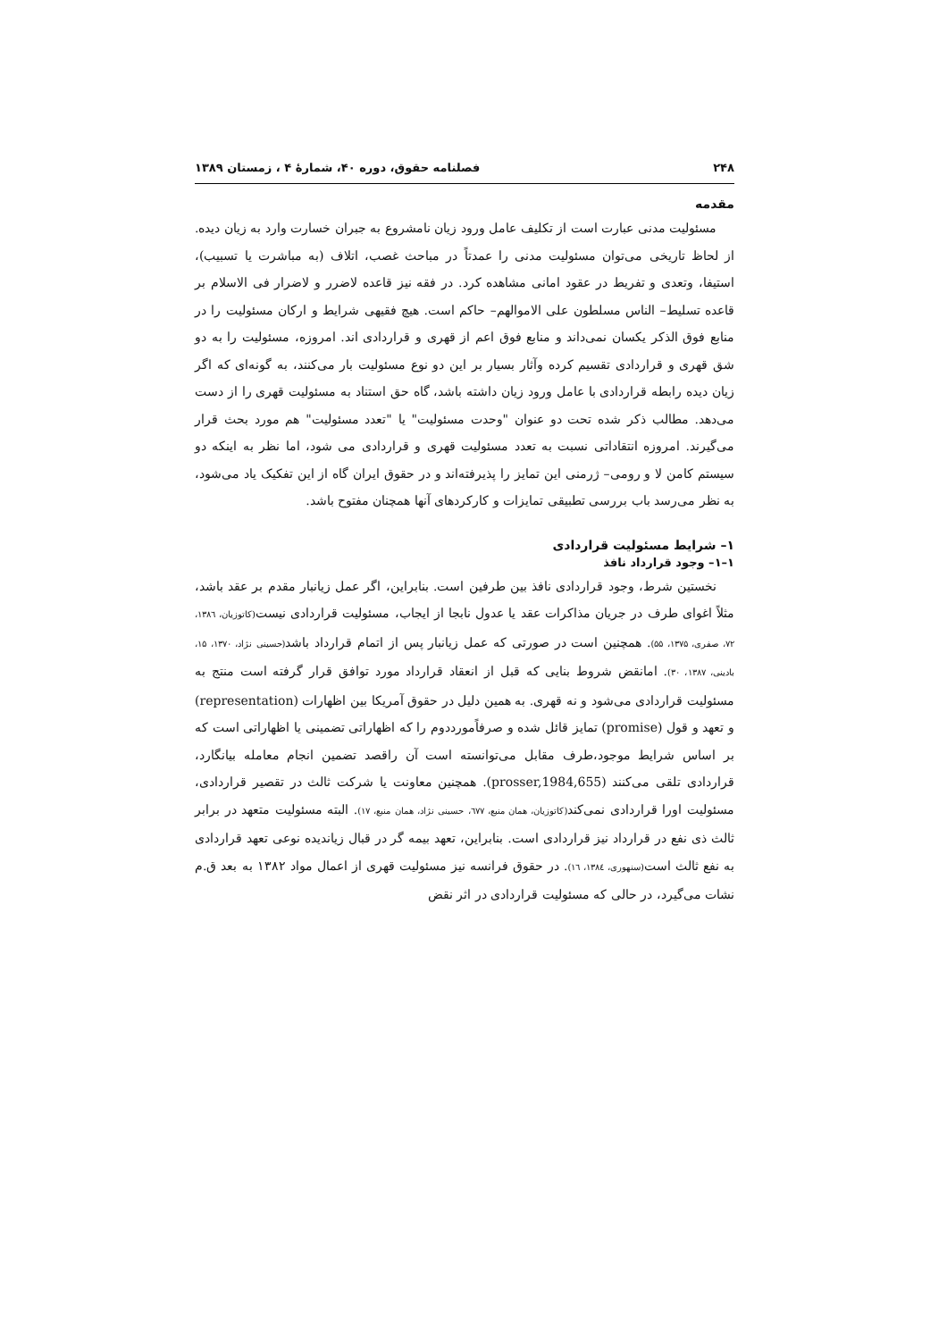۲۴۸ فصلنامه حقوق، دوره ۴۰، شمارهٔ ۴ ، زمستان ۱۳۸۹
مقدمه
مسئولیت مدنی عبارت است از تکلیف عامل ورود زیان نامشروع به جبران خسارت وارد به زیان دیده. از لحاظ تاریخی می‌توان مسئولیت مدنی را عمدتاً در مباحث غصب، اتلاف (به مباشرت یا تسبیب)، استیفا، وتعدی و تفریط در عقود امانی مشاهده کرد. در فقه نیز قاعده لاضرر و لاضرار فی الاسلام بر قاعده تسلیط– الناس مسلطون علی الاموالهم– حاکم است. هیچ فقیهی شرایط و ارکان مسئولیت را در منابع فوق الذکر یکسان نمی‌داند و منابع فوق اعم از قهری و قراردادی اند. امروزه، مسئولیت را به دو شق قهری و قراردادی تقسیم کرده وآثار بسیار بر این دو نوع مسئولیت بار می‌کنند، به گونه‌ای که اگر زیان دیده رابطه قراردادی با عامل ورود زیان داشته باشد، گاه حق استناد به مسئولیت قهری را از دست می‌دهد. مطالب ذکر شده تحت دو عنوان "وحدت مسئولیت" یا "تعدد مسئولیت" هم مورد بحث قرار می‌گیرند. امروزه انتقاداتی نسبت به تعدد مسئولیت قهری و قراردادی می شود، اما نظر به اینکه دو سیستم کامن لا و رومی– ژرمنی این تمایز را پذیرفته‌اند و در حقوق ایران گاه از این تفکیک یاد می‌شود، به نظر می‌رسد باب بررسی تطبیقی تمایزات و کارکردهای آنها همچنان مفتوح باشد.
۱– شرایط مسئولیت قراردادی
۱–۱– وجود قرارداد نافذ
نخستین شرط، وجود قراردادی نافذ بین طرفین است. بنابراین، اگر عمل زیانبار مقدم بر عقد باشد، مثلاً اغوای طرف در جریان مذاکرات عقد یا عدول نابجا از ایجاب، مسئولیت قراردادی نیست(کاتوزیان، ۱۳۸٦، ۷۲، صفری، ۱۳۷۵، ۵۵). همچنین است در صورتی که عمل زیانبار پس از اتمام قرارداد باشد(حسینی نژاد، ۱۳۷۰، ۱۵، بادینی، ۱۳۸۷، ۳۰). امانقض شروط بنایی که قبل از انعقاد قرارداد مورد توافق قرار گرفته است منتج به مسئولیت قراردادی می‌شود و نه قهری. به همین دلیل در حقوق آمریکا بین اظهارات (representation) و تعهد و قول (promise) تمایز قائل شده و صرفاًمورددوم را که اظهاراتی تضمینی یا اظهاراتی است که بر اساس شرایط موجود،طرف مقابل می‌توانسته است آن راقصد تضمین انجام معامله بیانگارد، قراردادی تلقی می‌کنند (prosser,1984,655). همچنین معاونت یا شرکت ثالث در تقصیر قراردادی، مسئولیت اورا قراردادی نمی‌کند(کاتوزیان، همان منبع، ٦۷۷، حسینی نژاد، همان منبع، ۱۷). البته مسئولیت متعهد در برابر ثالث ذی نفع در قرارداد نیز قراردادی است. بنابراین، تعهد بیمه گر در قبال زیاندیده نوعی تعهد قراردادی به نفع ثالث است(سنهوری، ۱۳۸٤، ۱٦). در حقوق فرانسه نیز مسئولیت قهری از اعمال مواد ۱۳۸۲ به بعد ق.م نشات می‌گیرد، در حالی که مسئولیت قراردادی در اثر نقض